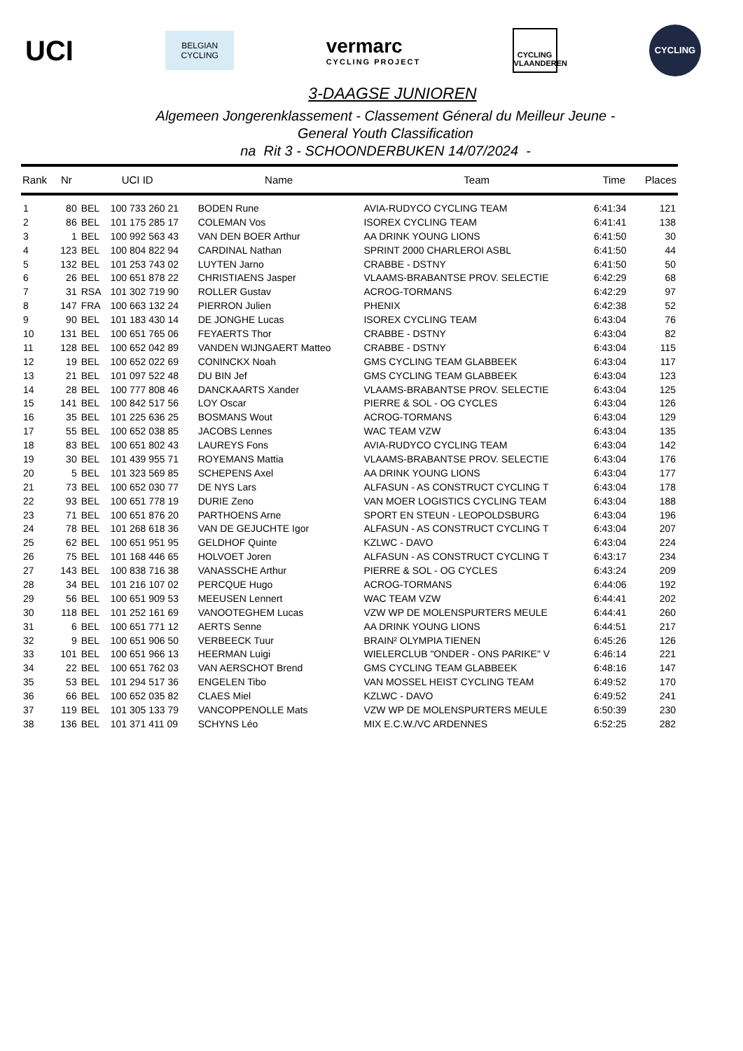UCI
BELGIAN
CYCLING
vermarc
CYCLING PROJECT
CYCLING
VLAANDEREN
CYCLING
3-DAAGSE JUNIOREN
Algemeen Jongerenklassement - Classement Géneral du Meilleur Jeune -
General Youth Classification
na Rit 3 - SCHOONDERBUKEN 14/07/2024 -
| Rank | Nr | UCI ID | | Name | Team | Time | Places |
| --- | --- | --- | --- | --- | --- | --- | --- |
| 1 | 80 | BEL | 100 733 260 21 | BODEN Rune | AVIA-RUDYCO CYCLING TEAM | 6:41:34 | 121 |
| 2 | 86 | BEL | 101 175 285 17 | COLEMAN Vos | ISOREX CYCLING TEAM | 6:41:41 | 138 |
| 3 | 1 | BEL | 100 992 563 43 | VAN DEN BOER Arthur | AA DRINK YOUNG LIONS | 6:41:50 | 30 |
| 4 | 123 | BEL | 100 804 822 94 | CARDINAL Nathan | SPRINT 2000 CHARLEROI ASBL | 6:41:50 | 44 |
| 5 | 132 | BEL | 101 253 743 02 | LUYTEN Jarno | CRABBE - DSTNY | 6:41:50 | 50 |
| 6 | 26 | BEL | 100 651 878 22 | CHRISTIAENS Jasper | VLAAMS-BRABANTSE PROV. SELECTIE | 6:42:29 | 68 |
| 7 | 31 | RSA | 101 302 719 90 | ROLLER Gustav | ACROG-TORMANS | 6:42:29 | 97 |
| 8 | 147 | FRA | 100 663 132 24 | PIERRON Julien | PHENIX | 6:42:38 | 52 |
| 9 | 90 | BEL | 101 183 430 14 | DE JONGHE Lucas | ISOREX CYCLING TEAM | 6:43:04 | 76 |
| 10 | 131 | BEL | 100 651 765 06 | FEYAERTS Thor | CRABBE - DSTNY | 6:43:04 | 82 |
| 11 | 128 | BEL | 100 652 042 89 | VANDEN WIJNGAERT Matteo | CRABBE - DSTNY | 6:43:04 | 115 |
| 12 | 19 | BEL | 100 652 022 69 | CONINCKX Noah | GMS CYCLING TEAM GLABBEEK | 6:43:04 | 117 |
| 13 | 21 | BEL | 101 097 522 48 | DU BIN Jef | GMS CYCLING TEAM GLABBEEK | 6:43:04 | 123 |
| 14 | 28 | BEL | 100 777 808 46 | DANCKAARTS Xander | VLAAMS-BRABANTSE PROV. SELECTIE | 6:43:04 | 125 |
| 15 | 141 | BEL | 100 842 517 56 | LOY Oscar | PIERRE & SOL - OG CYCLES | 6:43:04 | 126 |
| 16 | 35 | BEL | 101 225 636 25 | BOSMANS Wout | ACROG-TORMANS | 6:43:04 | 129 |
| 17 | 55 | BEL | 100 652 038 85 | JACOBS Lennes | WAC TEAM VZW | 6:43:04 | 135 |
| 18 | 83 | BEL | 100 651 802 43 | LAUREYS Fons | AVIA-RUDYCO CYCLING TEAM | 6:43:04 | 142 |
| 19 | 30 | BEL | 101 439 955 71 | ROYEMANS Mattia | VLAAMS-BRABANTSE PROV. SELECTIE | 6:43:04 | 176 |
| 20 | 5 | BEL | 101 323 569 85 | SCHEPENS Axel | AA DRINK YOUNG LIONS | 6:43:04 | 177 |
| 21 | 73 | BEL | 100 652 030 77 | DE NYS Lars | ALFASUN - AS CONSTRUCT CYCLING T | 6:43:04 | 178 |
| 22 | 93 | BEL | 100 651 778 19 | DURIE Zeno | VAN MOER LOGISTICS CYCLING TEAM | 6:43:04 | 188 |
| 23 | 71 | BEL | 100 651 876 20 | PARTHOENS Arne | SPORT EN STEUN - LEOPOLDSBURG | 6:43:04 | 196 |
| 24 | 78 | BEL | 101 268 618 36 | VAN DE GEJUCHTE Igor | ALFASUN - AS CONSTRUCT CYCLING T | 6:43:04 | 207 |
| 25 | 62 | BEL | 100 651 951 95 | GELDHOF Quinte | KZLWC - DAVO | 6:43:04 | 224 |
| 26 | 75 | BEL | 101 168 446 65 | HOLVOET Joren | ALFASUN - AS CONSTRUCT CYCLING T | 6:43:17 | 234 |
| 27 | 143 | BEL | 100 838 716 38 | VANASSCHE Arthur | PIERRE & SOL - OG CYCLES | 6:43:24 | 209 |
| 28 | 34 | BEL | 101 216 107 02 | PERCQUE Hugo | ACROG-TORMANS | 6:44:06 | 192 |
| 29 | 56 | BEL | 100 651 909 53 | MEEUSEN Lennert | WAC TEAM VZW | 6:44:41 | 202 |
| 30 | 118 | BEL | 101 252 161 69 | VANOOTEGHEM Lucas | VZW WP DE MOLENSPURTERS MEULE | 6:44:41 | 260 |
| 31 | 6 | BEL | 100 651 771 12 | AERTS Senne | AA DRINK YOUNG LIONS | 6:44:51 | 217 |
| 32 | 9 | BEL | 100 651 906 50 | VERBEECK Tuur | BRAIN² OLYMPIA TIENEN | 6:45:26 | 126 |
| 33 | 101 | BEL | 100 651 966 13 | HEERMAN Luigi | WIELERCLUB "ONDER - ONS PARIKE" V | 6:46:14 | 221 |
| 34 | 22 | BEL | 100 651 762 03 | VAN AERSCHOT Brend | GMS CYCLING TEAM GLABBEEK | 6:48:16 | 147 |
| 35 | 53 | BEL | 101 294 517 36 | ENGELEN Tibo | VAN MOSSEL HEIST CYCLING TEAM | 6:49:52 | 170 |
| 36 | 66 | BEL | 100 652 035 82 | CLAES Miel | KZLWC - DAVO | 6:49:52 | 241 |
| 37 | 119 | BEL | 101 305 133 79 | VANCOPPENOLLE Mats | VZW WP DE MOLENSPURTERS MEULE | 6:50:39 | 230 |
| 38 | 136 | BEL | 101 371 411 09 | SCHYNS Léo | MIX E.C.W./VC ARDENNES | 6:52:25 | 282 |